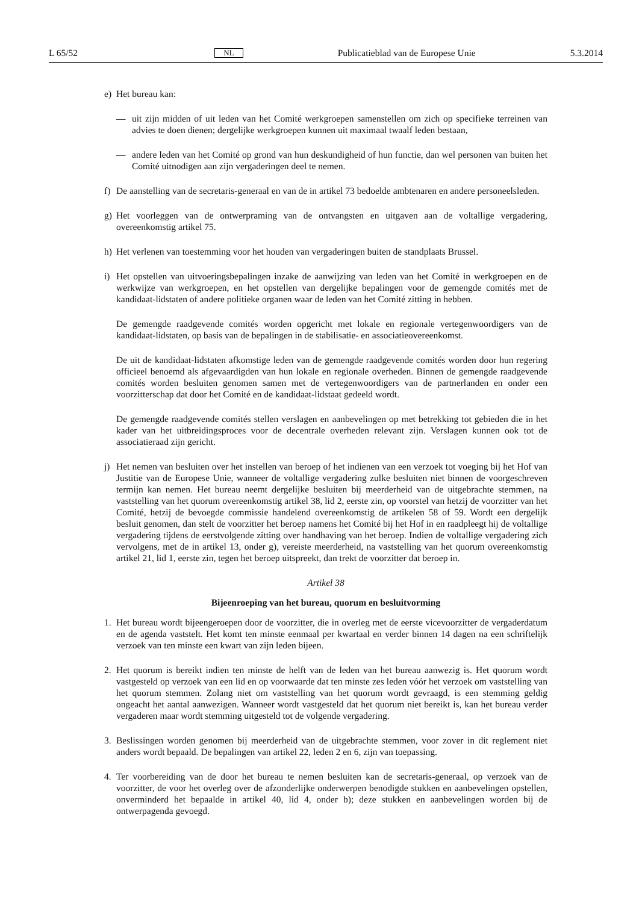L 65/52 NL Publicatieblad van de Europese Unie 5.3.2014
e) Het bureau kan:
— uit zijn midden of uit leden van het Comité werkgroepen samenstellen om zich op specifieke terreinen van advies te doen dienen; dergelijke werkgroepen kunnen uit maximaal twaalf leden bestaan,
— andere leden van het Comité op grond van hun deskundigheid of hun functie, dan wel personen van buiten het Comité uitnodigen aan zijn vergaderingen deel te nemen.
f) De aanstelling van de secretaris-generaal en van de in artikel 73 bedoelde ambtenaren en andere personeelsleden.
g) Het voorleggen van de ontwerpraming van de ontvangsten en uitgaven aan de voltallige vergadering, overeenkomstig artikel 75.
h) Het verlenen van toestemming voor het houden van vergaderingen buiten de standplaats Brussel.
i) Het opstellen van uitvoeringsbepalingen inzake de aanwijzing van leden van het Comité in werkgroepen en de werkwijze van werkgroepen, en het opstellen van dergelijke bepalingen voor de gemengde comités met de kandidaat-lidstaten of andere politieke organen waar de leden van het Comité zitting in hebben.
De gemengde raadgevende comités worden opgericht met lokale en regionale vertegenwoordigers van de kandidaat-lidstaten, op basis van de bepalingen in de stabilisatie- en associatieovereenkomst.
De uit de kandidaat-lidstaten afkomstige leden van de gemengde raadgevende comités worden door hun regering officieel benoemd als afgevaardigden van hun lokale en regionale overheden. Binnen de gemengde raadgevende comités worden besluiten genomen samen met de vertegenwoordigers van de partnerlanden en onder een voorzitterschap dat door het Comité en de kandidaat-lidstaat gedeeld wordt.
De gemengde raadgevende comités stellen verslagen en aanbevelingen op met betrekking tot gebieden die in het kader van het uitbreidingsproces voor de decentrale overheden relevant zijn. Verslagen kunnen ook tot de associatieraad zijn gericht.
j) Het nemen van besluiten over het instellen van beroep of het indienen van een verzoek tot voeging bij het Hof van Justitie van de Europese Unie, wanneer de voltallige vergadering zulke besluiten niet binnen de voorgeschreven termijn kan nemen. Het bureau neemt dergelijke besluiten bij meerderheid van de uitgebrachte stemmen, na vaststelling van het quorum overeenkomstig artikel 38, lid 2, eerste zin, op voorstel van hetzij de voorzitter van het Comité, hetzij de bevoegde commissie handelend overeenkomstig de artikelen 58 of 59. Wordt een dergelijk besluit genomen, dan stelt de voorzitter het beroep namens het Comité bij het Hof in en raadpleegt hij de voltallige vergadering tijdens de eerstvolgende zitting over handhaving van het beroep. Indien de voltallige vergadering zich vervolgens, met de in artikel 13, onder g), vereiste meerderheid, na vaststelling van het quorum overeenkomstig artikel 21, lid 1, eerste zin, tegen het beroep uitspreekt, dan trekt de voorzitter dat beroep in.
Artikel 38
Bijeenroeping van het bureau, quorum en besluitvorming
1. Het bureau wordt bijeengeroepen door de voorzitter, die in overleg met de eerste vicevoorzitter de vergaderdatum en de agenda vaststelt. Het komt ten minste eenmaal per kwartaal en verder binnen 14 dagen na een schriftelijk verzoek van ten minste een kwart van zijn leden bijeen.
2. Het quorum is bereikt indien ten minste de helft van de leden van het bureau aanwezig is. Het quorum wordt vastgesteld op verzoek van een lid en op voorwaarde dat ten minste zes leden vóór het verzoek om vaststelling van het quorum stemmen. Zolang niet om vaststelling van het quorum wordt gevraagd, is een stemming geldig ongeacht het aantal aanwezigen. Wanneer wordt vastgesteld dat het quorum niet bereikt is, kan het bureau verder vergaderen maar wordt stemming uitgesteld tot de volgende vergadering.
3. Beslissingen worden genomen bij meerderheid van de uitgebrachte stemmen, voor zover in dit reglement niet anders wordt bepaald. De bepalingen van artikel 22, leden 2 en 6, zijn van toepassing.
4. Ter voorbereiding van de door het bureau te nemen besluiten kan de secretaris-generaal, op verzoek van de voorzitter, de voor het overleg over de afzonderlijke onderwerpen benodigde stukken en aanbevelingen opstellen, onverminderd het bepaalde in artikel 40, lid 4, onder b); deze stukken en aanbevelingen worden bij de ontwerpagenda gevoegd.